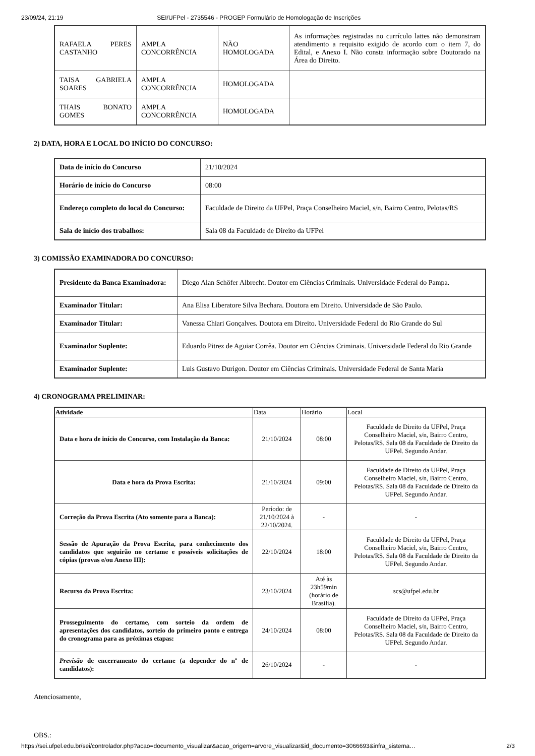23/09/24, 21:19 SEI/UFPel - 2735546 - PROGEP Formulário de Homologação de Inscrições
| RAFAELA PERES CASTANHO | AMPLA CONCORRÊNCIA | NÃO HOMOLOGADA | As informações registradas no currículo lattes não demonstram atendimento a requisito exigido de acordo com o item 7, do Edital, e Anexo I. Não consta informação sobre Doutorado na Área do Direito. |
| TAISA GABRIELA SOARES | AMPLA CONCORRÊNCIA | HOMOLOGADA | |
| THAIS BONATO GOMES | AMPLA CONCORRÊNCIA | HOMOLOGADA | |
2) DATA, HORA E LOCAL DO INÍCIO DO CONCURSO:
| Data de início do Concurso | 21/10/2024 |
| Horário de início do Concurso | 08:00 |
| Endereço completo do local do Concurso: | Faculdade de Direito da UFPel, Praça Conselheiro Maciel, s/n, Bairro Centro, Pelotas/RS |
| Sala de início dos trabalhos: | Sala 08 da Faculdade de Direito da UFPel |
3) COMISSÃO EXAMINADORA DO CONCURSO:
| Presidente da Banca Examinadora: | Diego Alan Schöfer Albrecht. Doutor em Ciências Criminais. Universidade Federal do Pampa. |
| Examinador Titular: | Ana Elisa Liberatore Silva Bechara. Doutora em Direito. Universidade de São Paulo. |
| Examinador Titular: | Vanessa Chiari Gonçalves. Doutora em Direito. Universidade Federal do Rio Grande do Sul |
| Examinador Suplente: | Eduardo Pitrez de Aguiar Corrêa. Doutor em Ciências Criminais. Universidade Federal do Rio Grande |
| Examinador Suplente: | Luis Gustavo Durigon. Doutor em Ciências Criminais. Universidade Federal de Santa Maria |
4) CRONOGRAMA PRELIMINAR:
| Atividade | Data | Horário | Local |
| --- | --- | --- | --- |
| Data e hora de início do Concurso, com Instalação da Banca: | 21/10/2024 | 08:00 | Faculdade de Direito da UFPel, Praça Conselheiro Maciel, s/n, Bairro Centro, Pelotas/RS. Sala 08 da Faculdade de Direito da UFPel. Segundo Andar. |
| Data e hora da Prova Escrita: | 21/10/2024 | 09:00 | Faculdade de Direito da UFPel, Praça Conselheiro Maciel, s/n, Bairro Centro, Pelotas/RS. Sala 08 da Faculdade de Direito da UFPel. Segundo Andar. |
| Correção da Prova Escrita (Ato somente para a Banca): | Período: de 21/10/2024 à 22/10/2024. | - | - |
| Sessão de Apuração da Prova Escrita, para conhecimento dos candidatos que seguirão no certame e possíveis solicitações de cópias (provas e/ou Anexo III): | 22/10/2024 | 18:00 | Faculdade de Direito da UFPel, Praça Conselheiro Maciel, s/n, Bairro Centro, Pelotas/RS. Sala 08 da Faculdade de Direito da UFPel. Segundo Andar. |
| Recurso da Prova Escrita: | 23/10/2024 | Até às 23h59min (horário de Brasília). | scs@ufpel.edu.br |
| Prosseguimento do certame, com sorteio da ordem de apresentações dos candidatos, sorteio do primeiro ponto e entrega do cronograma para as próximas etapas: | 24/10/2024 | 08:00 | Faculdade de Direito da UFPel, Praça Conselheiro Maciel, s/n, Bairro Centro, Pelotas/RS. Sala 08 da Faculdade de Direito da UFPel. Segundo Andar. |
| Previsão de encerramento do certame (a depender do nº de candidatos): | 26/10/2024 | - | - |
Atenciosamente,
OBS.:
https://sei.ufpel.edu.br/sei/controlador.php?acao=documento_visualizar&acao_origem=arvore_visualizar&id_documento=3066693&infra_sistema… 2/3